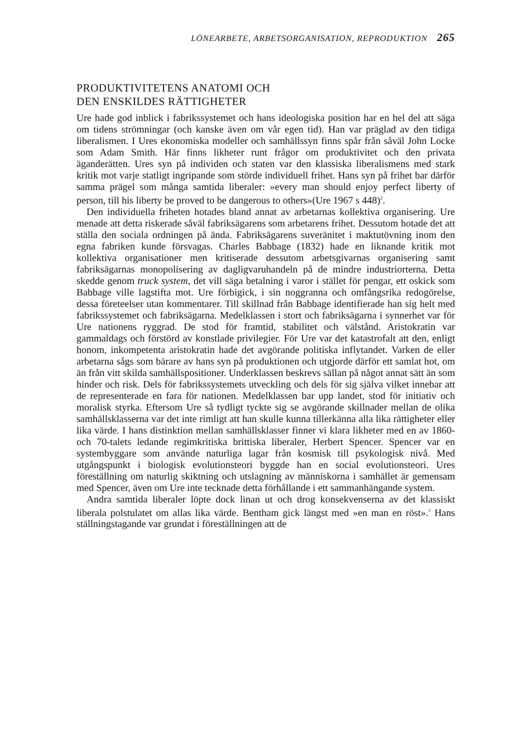LÖNEARBETE, ARBETSORGANISATION, REPRODUKTION 265
PRODUKTIVITETENS ANATOMI OCH
DEN ENSKILDES RÄTTIGHETER
Ure hade god inblick i fabrikssystemet och hans ideologiska position har en hel del att säga om tidens strömningar (och kanske även om vår egen tid). Han var präglad av den tidiga liberalismen. I Ures ekonomiska modeller och samhällssyn finns spår från såväl John Locke som Adam Smith. Här finns likheter runt frågor om produktivitet och den privata äganderätten. Ures syn på individen och staten var den klassiska liberalismens med stark kritik mot varje statligt ingripande som störde individuell frihet. Hans syn på frihet bar därför samma prägel som många samtida liberaler: »every man should enjoy perfect liberty of person, till his liberty be proved to be dangerous to others»(Ure 1967 s 448)<sup>2</sup>.
Den individuella friheten hotades bland annat av arbetarnas kollektiva organisering. Ure menade att detta riskerade såväl fabriksägarens som arbetarens frihet. Dessutom hotade det att ställa den sociala ordningen på ända. Fabriksägarens suveränitet i maktutövning inom den egna fabriken kunde försvagas. Charles Babbage (1832) hade en liknande kritik mot kollektiva organisationer men kritiserade dessutom arbetsgivarnas organisering samt fabriksägarnas monopolisering av dagligvaruhandeln på de mindre industriorterna. Detta skedde genom truck system, det vill säga betalning i varor i stället för pengar, ett oskick som Babbage ville lagstifta mot. Ure förbigick, i sin noggranna och omfångsrika redogörelse, dessa företeelser utan kommentarer. Till skillnad från Babbage identifierade han sig helt med fabrikssystemet och fabriksägarna. Medelklassen i stort och fabriksägarna i synnerhet var för Ure nationens ryggrad. De stod för framtid, stabilitet och välstånd. Aristokratin var gammaldags och förstörd av konstlade privilegier. För Ure var det katastrofalt att den, enligt honom, inkompetenta aristokratin hade det avgörande politiska inflytandet. Varken de eller arbetarna sågs som bärare av hans syn på produktionen och utgjorde därför ett samlat hot, om än från vitt skilda samhällspositioner. Underklassen beskrevs sällan på något annat sätt än som hinder och risk. Dels för fabrikssystemets utveckling och dels för sig själva vilket innebar att de representerade en fara för nationen. Medelklassen bar upp landet, stod för initiativ och moralisk styrka. Eftersom Ure så tydligt tyckte sig se avgörande skillnader mellan de olika samhällsklasserna var det inte rimligt att han skulle kunna tillerkänna alla lika rättigheter eller lika värde. I hans distinktion mellan samhällsklasser finner vi klara likheter med en av 1860- och 70-talets ledande regimkritiska brittiska liberaler, Herbert Spencer. Spencer var en systembyggare som använde naturliga lagar från kosmisk till psykologisk nivå. Med utgångspunkt i biologisk evolutionsteori byggde han en social evolutionsteori. Ures föreställning om naturlig skiktning och utslagning av människorna i samhället är gemensam med Spencer, även om Ure inte tecknade detta förhållande i ett sammanhängande system.
Andra samtida liberaler löpte dock linan ut och drog konsekvenserna av det klassiskt liberala polstulatet om allas lika värde. Bentham gick längst med »en man en röst».<sup>3</sup> Hans ställningstagande var grundat i föreställningen att de